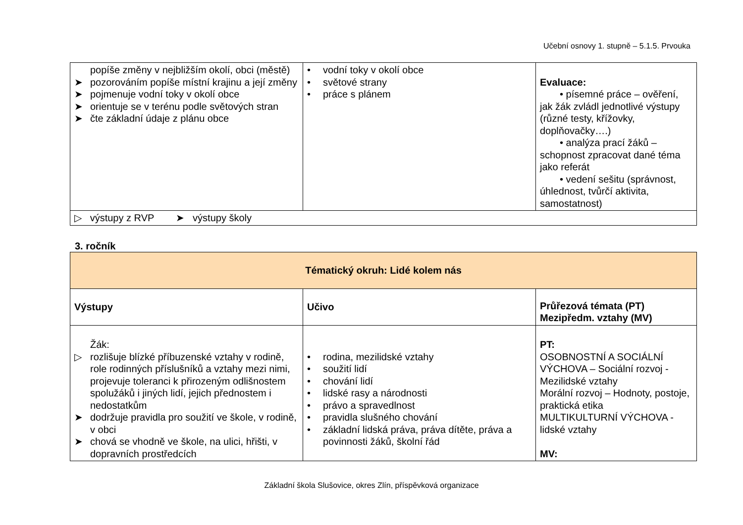Učební osnovy 1. stupně – 5.1.5. Prvouka
| popíše změny v nejbližším okolí, obci (městě) ➤ pozorováním popíše místní krajinu a její změny ➤ pojmenuje vodní toky v okolí obce ➤ orientuje se v terénu podle světových stran ➤ čte základní údaje z plánu obce | • vodní toky v okolí obce • světové strany • práce s plánem | Evaluace: • písemné práce – ověření, jak žák zvládl jednotlivé výstupy (různé testy, křížovky, doplňovačky….) • analýza prací žáků – schopnost zpracovat dané téma jako referát • vedení sešitu (správnost, úhlednost, tvůrčí aktivita, samostatnost) |
| ▷ výstupy z RVP ➤ výstupy školy | | |
3. ročník
| Tématický okruh: Lidé kolem nás | | |
| --- | --- | --- |
| Výstupy | Učivo | Průřezová témata (PT) Mezipředm. vztahy (MV) |
| Žák: ▷ rozlišuje blízké příbuzenské vztahy v rodině, role rodinných příslušníků a vztahy mezi nimi, projevuje toleranci k přirozeným odlišnostem spolužáků i jiných lidí, jejich přednostem i nedostatkům ➤ dodržuje pravidla pro soužití ve škole, v rodině, v obci ➤ chová se vhodně ve škole, na ulici, hřišti, v dopravních prostředcích | • rodina, mezilidské vztahy • soužití lidí • chování lidí • lidské rasy a národnosti • právo a spravedlnost • pravidla slušného chování • základní lidská práva, práva dítěte, práva a povinnosti žáků, školní řád | PT: OSOBNOSTNÍ A SOCIÁLNÍ VÝCHOVA – Sociální rozvoj - Mezilidské vztahy Morální rozvoj – Hodnoty, postoje, praktická etika MULTIKULTURNÍ VÝCHOVA - lidské vztahy MV: |
Základní škola Slušovice, okres Zlín, příspěvková organizace